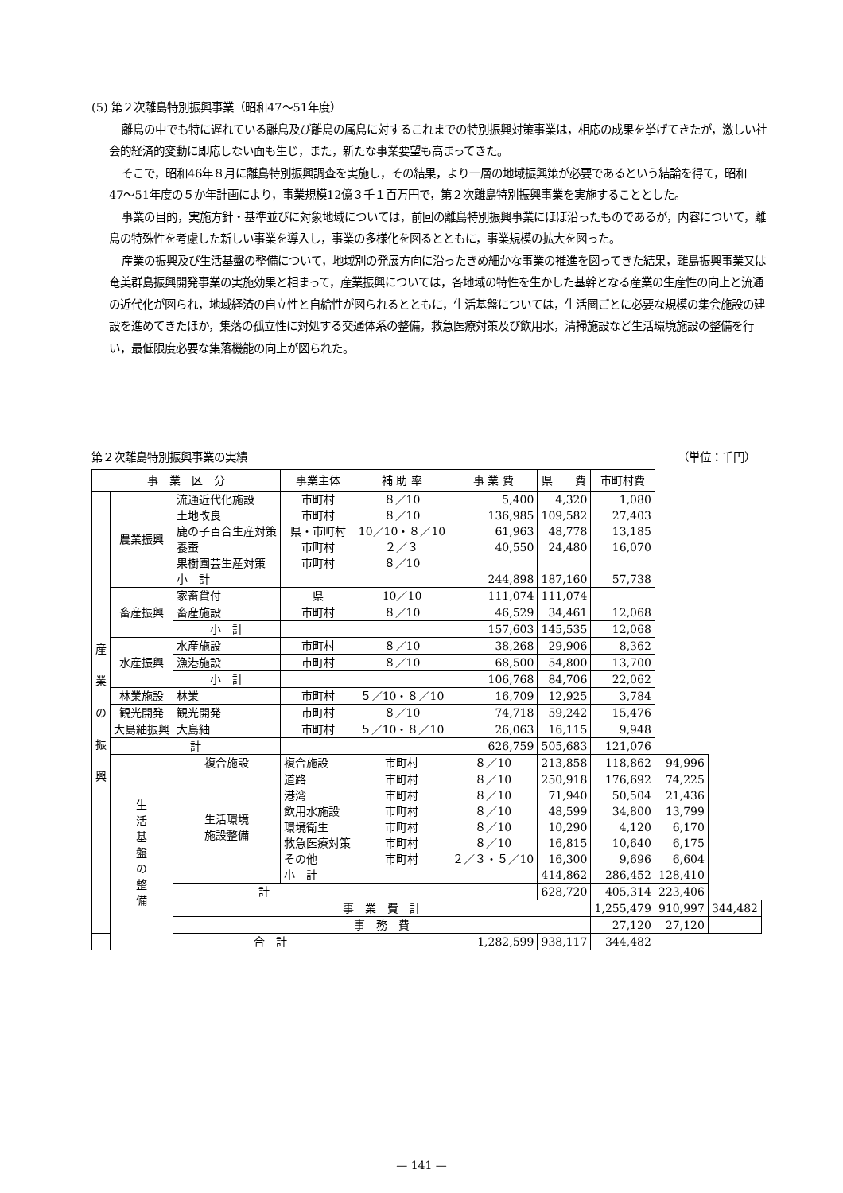(5) 第２次離島特別振興事業（昭和47〜51年度）
離島の中でも特に遅れている離島及び離島の属島に対するこれまでの特別振興対策事業は，相応の成果を挙げてきたが，激しい社会的経済的変動に即応しない面も生じ，また，新たな事業要望も高まってきた。
そこで，昭和46年８月に離島特別振興調査を実施し，その結果，より一層の地域振興策が必要であるという結論を得て，昭和47〜51年度の５か年計画により，事業規模12億３千１百万円で，第２次離島特別振興事業を実施することとした。
事業の目的，実施方針・基準並びに対象地域については，前回の離島特別振興事業にほぼ沿ったものであるが，内容について，離島の特殊性を考慮した新しい事業を導入し，事業の多様化を図るとともに，事業規模の拡大を図った。
産業の振興及び生活基盤の整備について，地域別の発展方向に沿ったきめ細かな事業の推進を図ってきた結果，離島振興事業又は奄美群島振興開発事業の実施効果と相まって，産業振興については，各地域の特性を生かした基幹となる産業の生産性の向上と流通の近代化が図られ，地域経済の自立性と自給性が図られるとともに，生活基盤については，生活圏ごとに必要な規模の集会施設の建設を進めてきたほか，集落の孤立性に対処する交通体系の整備，救急医療対策及び飲用水，清掃施設など生活環境施設の整備を行い，最低限度必要な集落機能の向上が図られた。
第２次離島特別振興事業の実績 （単位：千円）
| 事 業 区 分 | | | 事業主体 | 補 助 率 | 事 業 費 | 県 費 | 市町村費 | | |
| --- | --- | --- | --- | --- | --- | --- | --- | --- | --- |
| 産 業 の 振 興 | 農業振興 | 流通近代化施設 土地改良 鹿の子百合生産対策 養蚕 果樹園芸生産対策 小 計 | 市町村 市町村 県・市町村 市町村 市町村 | ８／10 ８／10 10／10・８／10 ２／３ ８／10 | 5,400 136,985 61,963 40,550 244,898 | 4,320 109,582 48,778 24,480 187,160 | 1,080 27,403 13,185 16,070 57,738 | | |
| | 畜産振興 | 家畜貸付 | 県 | 10／10 | 111,074 | 111,074 | | | |
| | | 畜産施設 | 市町村 | ８／10 | 46,529 | 34,461 | 12,068 | | |
| | | 小 計 | | | 157,603 | 145,535 | 12,068 | | |
| | 水産振興 | 水産施設 | 市町村 | ８／10 | 38,268 | 29,906 | 8,362 | | |
| | | 漁港施設 | 市町村 | ８／10 | 68,500 | 54,800 | 13,700 | | |
| | | 小 計 | | | 106,768 | 84,706 | 22,062 | | |
| | 林業施設 | 林業 | 市町村 | ５／10・８／10 | 16,709 | 12,925 | 3,784 | | |
| | 観光開発 | 観光開発 | 市町村 | ８／10 | 74,718 | 59,242 | 15,476 | | |
| | 大島紬振興 | 大島紬 | 市町村 | ５／10・８／10 | 26,063 | 16,115 | 9,948 | | |
| | 計 | | | | 626,759 | 505,683 | 121,076 | | |
| | 生 活 基 盤 の 整 備 | 複合施設 | 複合施設 | 市町村 | ８／10 | 213,858 | 118,862 | 94,996 | |
| | | 生活環境 施設整備 | 道路 港湾 飲用水施設 環境衛生 救急医療対策 その他 小 計 | 市町村 市町村 市町村 市町村 市町村 市町村 | ８／10 ８／10 ８／10 ８／10 ８／10 ２／３・５／10 | 250,918 71,940 48,599 10,290 16,815 16,300 414,862 | 176,692 50,504 34,800 4,120 10,640 9,696 286,452 | 74,225 21,436 13,799 6,170 6,175 6,604 128,410 | |
| | | 計 | | | | 628,720 | 405,314 | 223,406 | |
| | | 事 業 費 計 | | | | | 1,255,479 | 910,997 | 344,482 |
| | | 事 務 費 | | | | | 27,120 | 27,120 | |
| 合 計 | | | | | 1,282,599 | 938,117 | 344,482 | | |
— 141 —